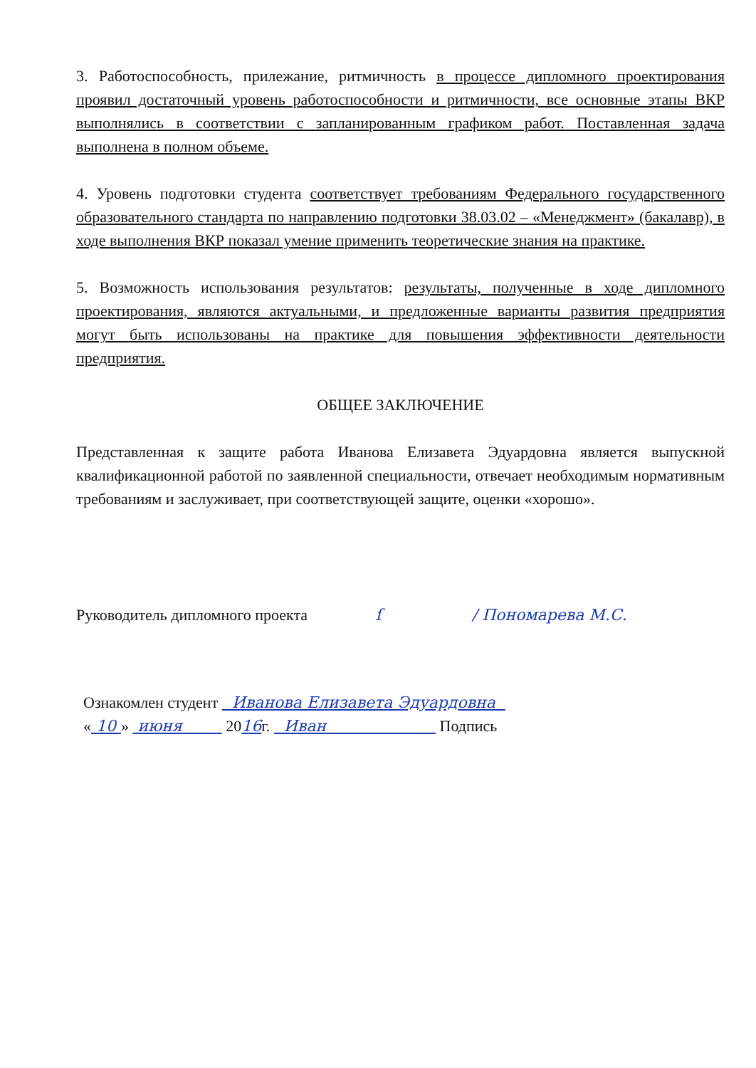3. Работоспособность, прилежание, ритмичность в процессе дипломного проектирования проявил достаточный уровень работоспособности и ритмичности, все основные этапы ВКР выполнялись в соответствии с запланированным графиком работ. Поставленная задача выполнена в полном объеме.
4. Уровень подготовки студента соответствует требованиям Федерального государственного образовательного стандарта по направлению подготовки 38.03.02 – «Менеджмент» (бакалавр), в ходе выполнения ВКР показал умение применить теоретические знания на практике.
5. Возможность использования результатов: результаты, полученные в ходе дипломного проектирования, являются актуальными, и предложенные варианты развития предприятия могут быть использованы на практике для повышения эффективности деятельности предприятия.
ОБЩЕЕ ЗАКЛЮЧЕНИЕ
Представленная к защите работа Иванова Елизавета Эдуардовна является выпускной квалификационной работой по заявленной специальности, отвечает необходимым нормативным требованиям и заслуживает, при соответствующей защите, оценки «хорошо».
Руководитель дипломного проекта ſ / Пономарева М.С.
Ознакомлен студент Иванова Елизавета Эдуардовна
« 10 » июня 2016г. Иван Подпись